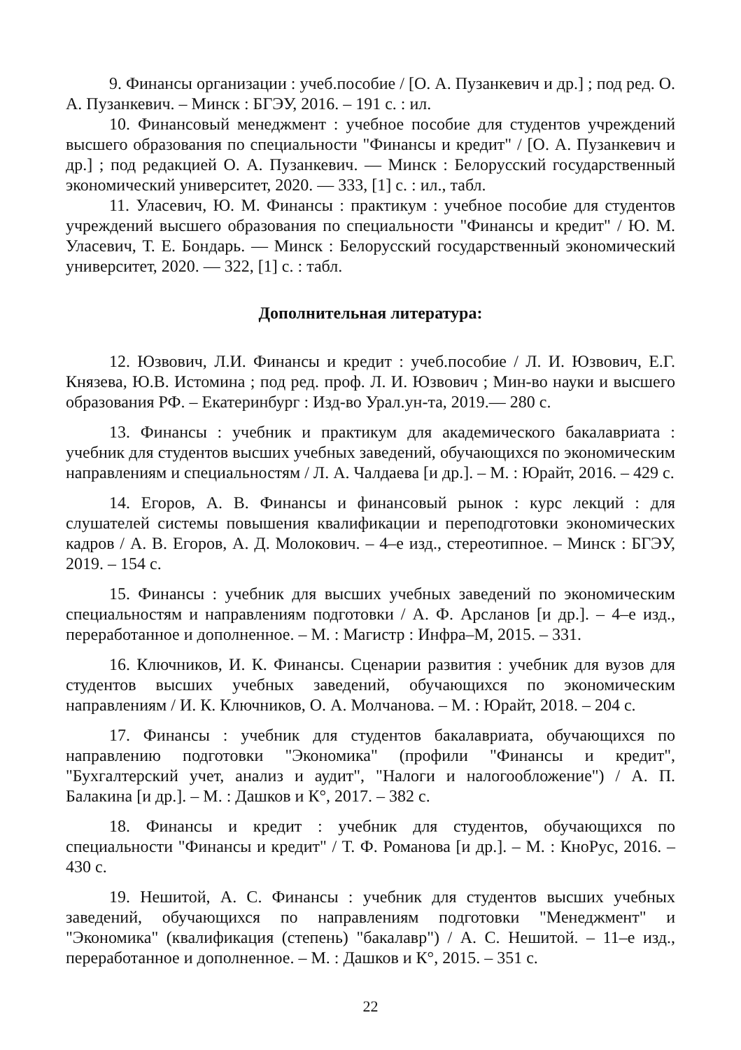9. Финансы организации : учеб.пособие / [О. А. Пузанкевич и др.] ; под ред. О. А. Пузанкевич. – Минск : БГЭУ, 2016. – 191 с. : ил.
10. Финансовый менеджмент : учебное пособие для студентов учреждений высшего образования по специальности "Финансы и кредит" / [О. А. Пузанкевич и др.] ; под редакцией О. А. Пузанкевич. — Минск : Белорусский государственный экономический университет, 2020. — 333, [1] с. : ил., табл.
11. Уласевич, Ю. М. Финансы : практикум : учебное пособие для студентов учреждений высшего образования по специальности "Финансы и кредит" / Ю. М. Уласевич, Т. Е. Бондарь. — Минск : Белорусский государственный экономический университет, 2020. — 322, [1] с. : табл.
Дополнительная литература:
12. Юзвович, Л.И. Финансы и кредит : учеб.пособие / Л. И. Юзвович, Е.Г. Князева, Ю.В. Истомина ; под ред. проф. Л. И. Юзвович ; Мин-во науки и высшего образования РФ. – Екатеринбург : Изд-во Урал.ун-та, 2019.— 280 с.
13. Финансы : учебник и практикум для академического бакалавриата : учебник для студентов высших учебных заведений, обучающихся по экономическим направлениям и специальностям / Л. А. Чалдаева [и др.]. – М. : Юрайт, 2016. – 429 с.
14. Егоров, А. В. Финансы и финансовый рынок : курс лекций : для слушателей системы повышения квалификации и переподготовки экономических кадров / А. В. Егоров, А. Д. Молокович. – 4–е изд., стереотипное. – Минск : БГЭУ, 2019. – 154 с.
15. Финансы : учебник для высших учебных заведений по экономическим специальностям и направлениям подготовки / А. Ф. Арсланов [и др.]. – 4–е изд., переработанное и дополненное. – М. : Магистр : Инфра–М, 2015. – 331.
16. Ключников, И. К. Финансы. Сценарии развития : учебник для вузов для студентов высших учебных заведений, обучающихся по экономическим направлениям / И. К. Ключников, О. А. Молчанова. – М. : Юрайт, 2018. – 204 с.
17. Финансы : учебник для студентов бакалавриата, обучающихся по направлению подготовки "Экономика" (профили "Финансы и кредит", "Бухгалтерский учет, анализ и аудит", "Налоги и налогообложение") / А. П. Балакина [и др.]. – М. : Дашков и К°, 2017. – 382 с.
18. Финансы и кредит : учебник для студентов, обучающихся по специальности "Финансы и кредит" / Т. Ф. Романова [и др.]. – М. : КноРус, 2016. – 430 с.
19. Нешитой, А. С. Финансы : учебник для студентов высших учебных заведений, обучающихся по направлениям подготовки "Менеджмент" и "Экономика" (квалификация (степень) "бакалавр") / А. С. Нешитой. – 11–е изд., переработанное и дополненное. – М. : Дашков и К°, 2015. – 351 с.
22